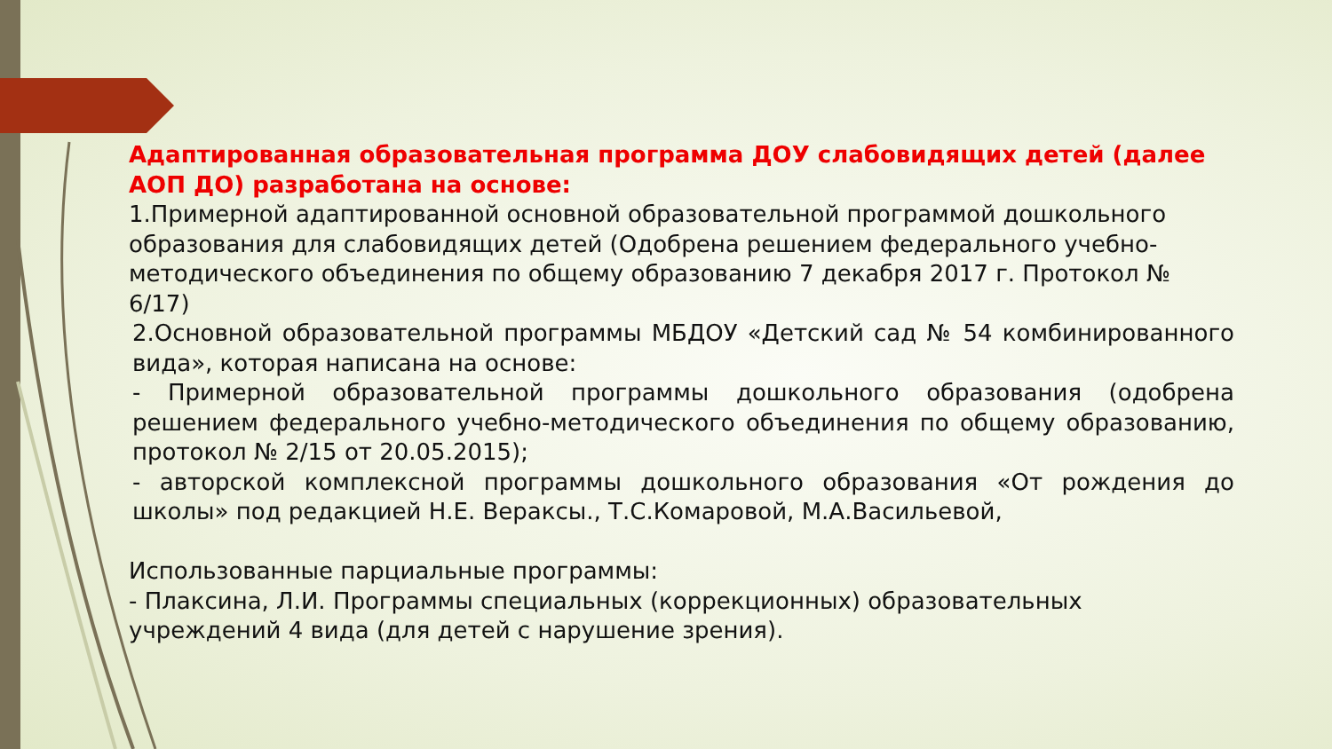Адаптированная образовательная программа ДОУ слабовидящих детей (далее АОП ДО) разработана на основе:
1.Примерной адаптированной основной образовательной программой дошкольного образования для слабовидящих детей (Одобрена решением федерального учебно-методического объединения по общему образованию 7 декабря 2017 г. Протокол № 6/17)
2.Основной образовательной программы МБДОУ «Детский сад № 54 комбинированного вида», которая написана на основе:
- Примерной образовательной программы дошкольного образования (одобрена решением федерального учебно-методического объединения по общему образованию, протокол № 2/15 от 20.05.2015);
- авторской комплексной программы дошкольного образования «От рождения до школы» под редакцией Н.Е. Вераксы., Т.С.Комаровой, М.А.Васильевой,
Использованные парциальные программы:
- Плаксина, Л.И. Программы специальных (коррекционных) образовательных учреждений 4 вида (для детей с нарушение зрения).